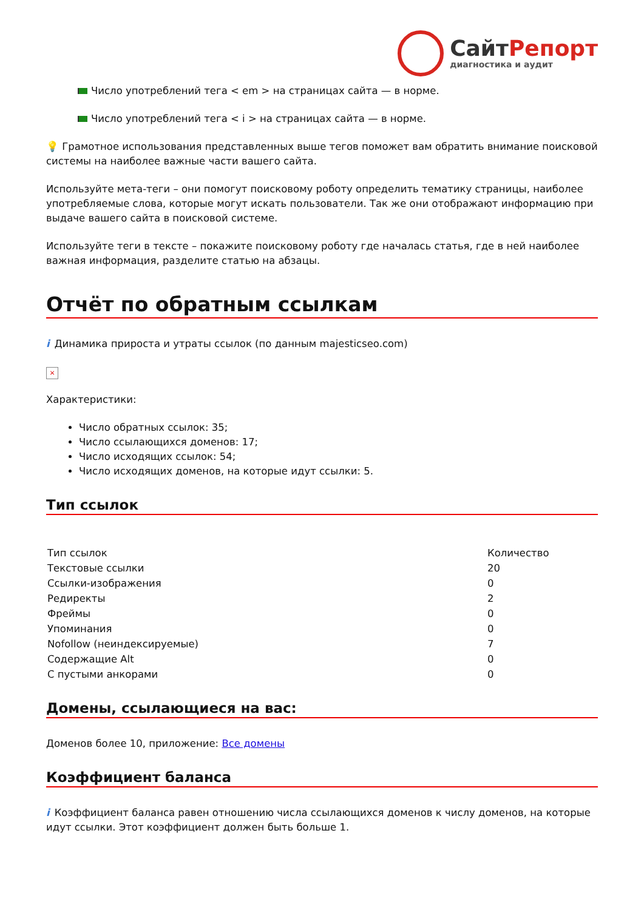СайтРепорт
диагностика и аудит
Число употреблений тега < em > на страницах сайта — в норме.
Число употреблений тега < i > на страницах сайта — в норме.
💡 Грамотное использования представленных выше тегов поможет вам обратить внимание поисковой системы на наиболее важные части вашего сайта.
Используйте мета-теги – они помогут поисковому роботу определить тематику страницы, наиболее употребляемые слова, которые могут искать пользователи. Так же они отображают информацию при выдаче вашего сайта в поисковой системе.
Используйте теги в тексте – покажите поисковому роботу где началась статья, где в ней наиболее важная информация, разделите статью на абзацы.
Отчёт по обратным ссылкам
i Динамика прироста и утраты ссылок (по данным majesticseo.com)
×
Характеристики:
Число обратных ссылок: 35;
Число ссылающихся доменов: 17;
Число исходящих ссылок: 54;
Число исходящих доменов, на которые идут ссылки: 5.
Тип ссылок
| Тип ссылок | Количество |
| --- | --- |
| Текстовые ссылки | 20 |
| Ссылки-изображения | 0 |
| Редиректы | 2 |
| Фреймы | 0 |
| Упоминания | 0 |
| Nofollow (неиндексируемые) | 7 |
| Содержащие Alt | 0 |
| С пустыми анкорами | 0 |
Домены, ссылающиеся на вас:
Доменов более 10, приложение: Все домены
Коэффициент баланса
i Коэффициент баланса равен отношению числа ссылающихся доменов к числу доменов, на которые идут ссылки. Этот коэффициент должен быть больше 1.